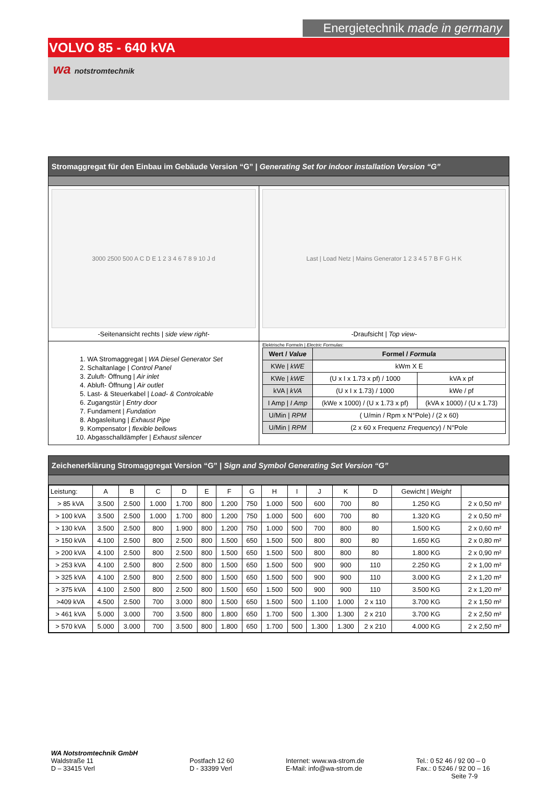Energietechnik made in germany
VOLVO 85 - 640 kVA
wa notstromtechnik
Stromaggregat für den Einbau im Gebäude Version “G” | Generating Set for indoor installation Version “G”
3000 2500 500 A C D E 1 2 3 4 6 7 8 9 10 J d
-Seitenansicht rechts | side view right-
Last | Load Netz | Mains Generator 1 2 3 4 5 7 B F G H K
-Draufsicht | Top view-
1. WA Stromaggregat | WA Diesel Generator Set
2. Schaltanlage | Control Panel
3. Zuluft- Öffnung | Air inlet
4. Abluft- Öffnung | Air outlet
5. Last- & Steuerkabel | Load- & Controlcable
6. Zugangstür | Entry door
7. Fundament | Fundation
8. Abgasleitung | Exhaust Pipe
9. Kompensator | flexible bellows
10. Abgasschalldämpfer | Exhaust silencer
Elektrische Formeln | Electric Formulas:
| Wert / Value | Formel / Formula | |
| --- | --- | --- |
| KWe / kWE | kWm X E | |
| KWe / kWE | (U x I x 1.73 x pf) / 1000 | kVA x pf |
| kVA / kVA | (U x I x 1.73) / 1000 | kWe / pf |
| I Amp / I Amp | (kWe x 1000) / (U x 1.73 x pf) | (kVA x 1000) / (U x 1.73) |
| U/Min / RPM | ( U/min / Rpm x N°Pole) / (2 x 60) | |
| U/Min / RPM | (2 x 60 x Frequenz Frequency ) / N°Pole | |
Zeichenerklärung Stromaggregat Version “G” | Sign and Symbol Generating Set Version “G”
| Leistung: | A | B | C | D | E | F | G | H | I | J | K | D | Gewicht / Weight | |
| --- | --- | --- | --- | --- | --- | --- | --- | --- | --- | --- | --- | --- | --- | --- |
| > 85 kVA | 3.500 | 2.500 | 1.000 | 1.700 | 800 | 1.200 | 750 | 1.000 | 500 | 600 | 700 | 80 | 1.250 KG | 2 x 0,50 m² |
| > 100 kVA | 3.500 | 2.500 | 1.000 | 1.700 | 800 | 1.200 | 750 | 1.000 | 500 | 600 | 700 | 80 | 1.320 KG | 2 x 0,50 m² |
| > 130 kVA | 3.500 | 2.500 | 800 | 1.900 | 800 | 1.200 | 750 | 1.000 | 500 | 700 | 800 | 80 | 1.500 KG | 2 x 0,60 m² |
| > 150 kVA | 4.100 | 2.500 | 800 | 2.500 | 800 | 1.500 | 650 | 1.500 | 500 | 800 | 800 | 80 | 1.650 KG | 2 x 0,80 m² |
| > 200 kVA | 4.100 | 2.500 | 800 | 2.500 | 800 | 1.500 | 650 | 1.500 | 500 | 800 | 800 | 80 | 1.800 KG | 2 x 0,90 m² |
| > 253 kVA | 4.100 | 2.500 | 800 | 2.500 | 800 | 1.500 | 650 | 1.500 | 500 | 900 | 900 | 110 | 2.250 KG | 2 x 1,00 m² |
| > 325 kVA | 4.100 | 2.500 | 800 | 2.500 | 800 | 1.500 | 650 | 1.500 | 500 | 900 | 900 | 110 | 3.000 KG | 2 x 1,20 m² |
| > 375 kVA | 4.100 | 2.500 | 800 | 2.500 | 800 | 1.500 | 650 | 1.500 | 500 | 900 | 900 | 110 | 3.500 KG | 2 x 1,20 m² |
| >409 kVA | 4.500 | 2.500 | 700 | 3.000 | 800 | 1.500 | 650 | 1.500 | 500 | 1.100 | 1.000 | 2 x 110 | 3.700 KG | 2 x 1,50 m² |
| > 461 kVA | 5.000 | 3.000 | 700 | 3.500 | 800 | 1.800 | 650 | 1.700 | 500 | 1.300 | 1.300 | 2 x 210 | 3.700 KG | 2 x 2,50 m² |
| > 570 kVA | 5.000 | 3.000 | 700 | 3.500 | 800 | 1.800 | 650 | 1.700 | 500 | 1.300 | 1.300 | 2 x 210 | 4.000 KG | 2 x 2,50 m² |
WA Notstromtechnik GmbH
Waldstraße 11
D – 33415 Verl
Postfach 12 60
D - 33399 Verl
Internet: www.wa-strom.de
E-Mail: info@wa-strom.de
Tel.: 0 52 46 / 92 00 – 0
Fax.: 0 5246 / 92 00 – 16
Seite 7-9